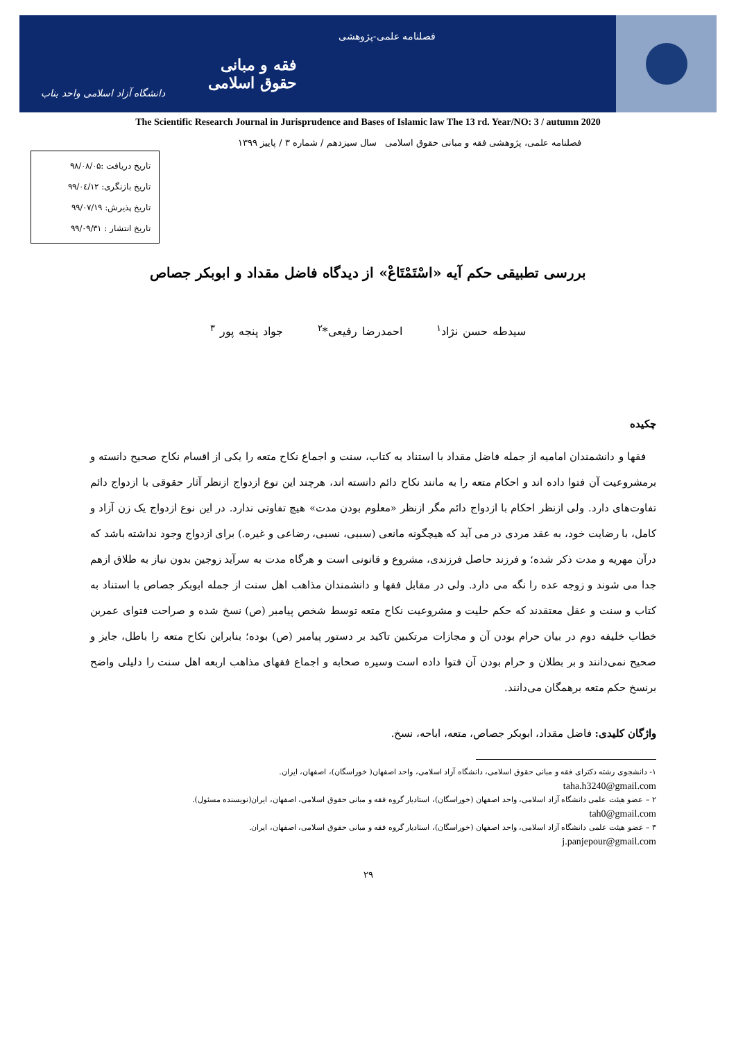فصلنامه علمی-پژوهشی
فقه و مبانی حقوق اسلامی
دانشگاه آزاد اسلامی واحد بناب
The Scientific Research Journal in Jurisprudence and Bases of Islamic law The 13 rd. Year/NO: 3 / autumn 2020
فصلنامه علمی، پژوهشی فقه و مبانی حقوق اسلامی سال سیزدهم / شماره ۳ / پاییز ۱۳۹۹
تاریخ دریافت :۹۸/۰۸/۰۵
تاریخ بازنگری: ۹۹/۰٤/۱۲
تاریخ پذیرش: ۹۹/۰۷/۱۹
تاریخ انتشار : ۹۹/۰۹/۳۱
بررسی تطبیقی حکم آیه «اسْتَمْتَاعْ» از دیدگاه فاضل مقداد و ابوبکر جصاص
سیدطه حسن نژاد<sup>۱</sup> احمدرضا رفیعی*<sup>۲</sup> جواد پنجه پور <sup>۳</sup>
چکیده
فقها و دانشمندان امامیه از جمله فاضل مقداد با استناد به کتاب، سنت و اجماع نکاح متعه را یکی از اقسام نکاح صحیح دانسته و برمشروعیت آن فتوا داده اند و احکام متعه را به مانند نکاح دائم دانسته اند، هرچند این نوع ازدواج ازنظر آثار حقوقی با ازدواج دائم تفاوت‌های دارد. ولی ازنظر احکام با ازدواج دائم مگر ازنظر «معلوم بودن مدت» هیچ تفاوتی ندارد. در این نوع ازدواج یک زن آزاد و کامل، با رضایت خود، به عقد مردی در می آید که هیچگونه مانعی (سببی، نسبی، رضاعی و غیره.) برای ازدواج وجود نداشته باشد که درآن مهریه و مدت ذکر شده؛ و فرزند حاصل فرزندی، مشروع و قانونی است و هرگاه مدت به سرآید زوجین بدون نیاز به طلاق ازهم جدا می شوند و زوجه عده را نگه می دارد. ولی در مقابل فقها و دانشمندان مذاهب اهل سنت از جمله ابوبکر جصاص با استناد به کتاب و سنت و عقل معتقدند که حکم حلیت و مشروعیت نکاح متعه توسط شخص پیامبر (ص) نسخ شده و صراحت فتوای عمربن خطاب خلیفه دوم در بیان حرام بودن آن و مجازات مرتکبین تاکید بر دستور پیامبر (ص) بوده؛ بنابراین نکاح متعه را باطل، جایز و صحیح نمی‌دانند و بر بطلان و حرام بودن آن فتوا داده است وسیره صحابه و اجماع فقهای مذاهب اربعه اهل سنت را دلیلی واضح برنسخ حکم متعه برهمگان می‌دانند.
واژگان کلیدی: فاضل مقداد، ابوبکر جصاص، متعه، اباحه، نسخ.
۱- دانشجوی رشته دکترای فقه و مبانی حقوق اسلامی، دانشگاه آزاد اسلامی، واحد اصفهان( خوراسگان)، اصفهان، ایران.
taha.h3240@gmail.com
۲ – عضو هیئت علمی دانشگاه آزاد اسلامی، واحد اصفهان (خوراسگان)، استادیار گروه فقه و مبانی حقوق اسلامی، اصفهان، ایران(نویسنده مسئول).
tah0@gmail.com
۳ – عضو هیئت علمی دانشگاه آزاد اسلامی، واحد اصفهان (خوراسگان)، استادیار گروه فقه و مبانی حقوق اسلامی، اصفهان، ایران.
j.panjepour@gmail.com
۲۹